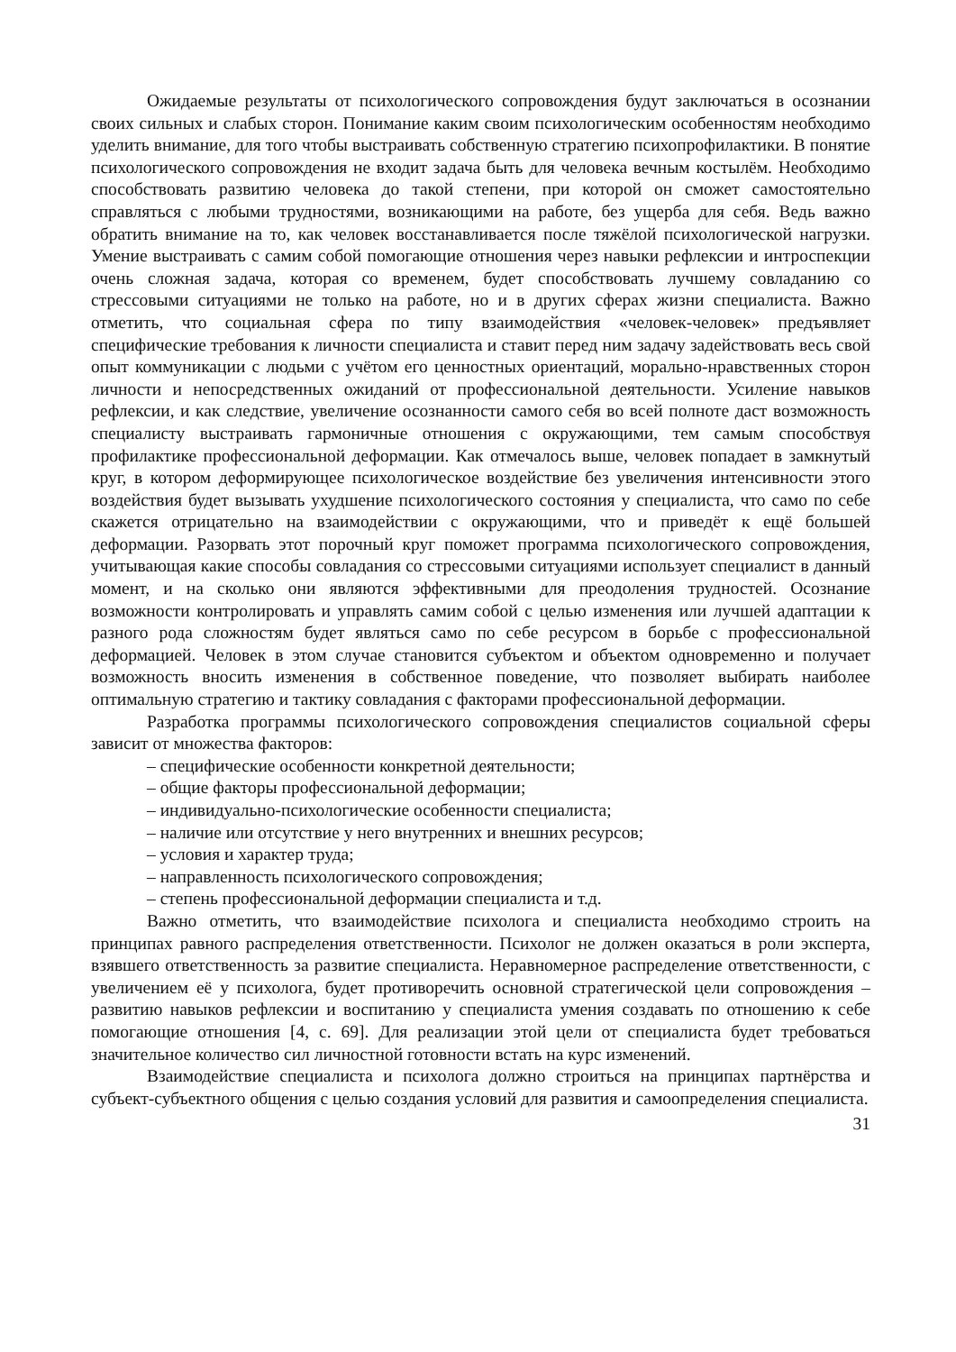Ожидаемые результаты от психологического сопровождения будут заключаться в осознании своих сильных и слабых сторон. Понимание каким своим психологическим особенностям необходимо уделить внимание, для того чтобы выстраивать собственную стратегию психопрофилактики. В понятие психологического сопровождения не входит задача быть для человека вечным костылём. Необходимо способствовать развитию человека до такой степени, при которой он сможет самостоятельно справляться с любыми трудностями, возникающими на работе, без ущерба для себя. Ведь важно обратить внимание на то, как человек восстанавливается после тяжёлой психологической нагрузки. Умение выстраивать с самим собой помогающие отношения через навыки рефлексии и интроспекции очень сложная задача, которая со временем, будет способствовать лучшему совладанию со стрессовыми ситуациями не только на работе, но и в других сферах жизни специалиста. Важно отметить, что социальная сфера по типу взаимодействия «человек-человек» предъявляет специфические требования к личности специалиста и ставит перед ним задачу задействовать весь свой опыт коммуникации с людьми с учётом его ценностных ориентаций, морально-нравственных сторон личности и непосредственных ожиданий от профессиональной деятельности. Усиление навыков рефлексии, и как следствие, увеличение осознанности самого себя во всей полноте даст возможность специалисту выстраивать гармоничные отношения с окружающими, тем самым способствуя профилактике профессиональной деформации. Как отмечалось выше, человек попадает в замкнутый круг, в котором деформирующее психологическое воздействие без увеличения интенсивности этого воздействия будет вызывать ухудшение психологического состояния у специалиста, что само по себе скажется отрицательно на взаимодействии с окружающими, что и приведёт к ещё большей деформации. Разорвать этот порочный круг поможет программа психологического сопровождения, учитывающая какие способы совладания со стрессовыми ситуациями использует специалист в данный момент, и на сколько они являются эффективными для преодоления трудностей. Осознание возможности контролировать и управлять самим собой с целью изменения или лучшей адаптации к разного рода сложностям будет являться само по себе ресурсом в борьбе с профессиональной деформацией. Человек в этом случае становится субъектом и объектом одновременно и получает возможность вносить изменения в собственное поведение, что позволяет выбирать наиболее оптимальную стратегию и тактику совладания с факторами профессиональной деформации.
Разработка программы психологического сопровождения специалистов социальной сферы зависит от множества факторов:
– специфические особенности конкретной деятельности;
– общие факторы профессиональной деформации;
– индивидуально-психологические особенности специалиста;
– наличие или отсутствие у него внутренних и внешних ресурсов;
– условия и характер труда;
– направленность психологического сопровождения;
– степень профессиональной деформации специалиста и т.д.
Важно отметить, что взаимодействие психолога и специалиста необходимо строить на принципах равного распределения ответственности. Психолог не должен оказаться в роли эксперта, взявшего ответственность за развитие специалиста. Неравномерное распределение ответственности, с увеличением её у психолога, будет противоречить основной стратегической цели сопровождения – развитию навыков рефлексии и воспитанию у специалиста умения создавать по отношению к себе помогающие отношения [4, с. 69]. Для реализации этой цели от специалиста будет требоваться значительное количество сил личностной готовности встать на курс изменений.
Взаимодействие специалиста и психолога должно строиться на принципах партнёрства и субъект-субъектного общения с целью создания условий для развития и самоопределения специалиста.
31